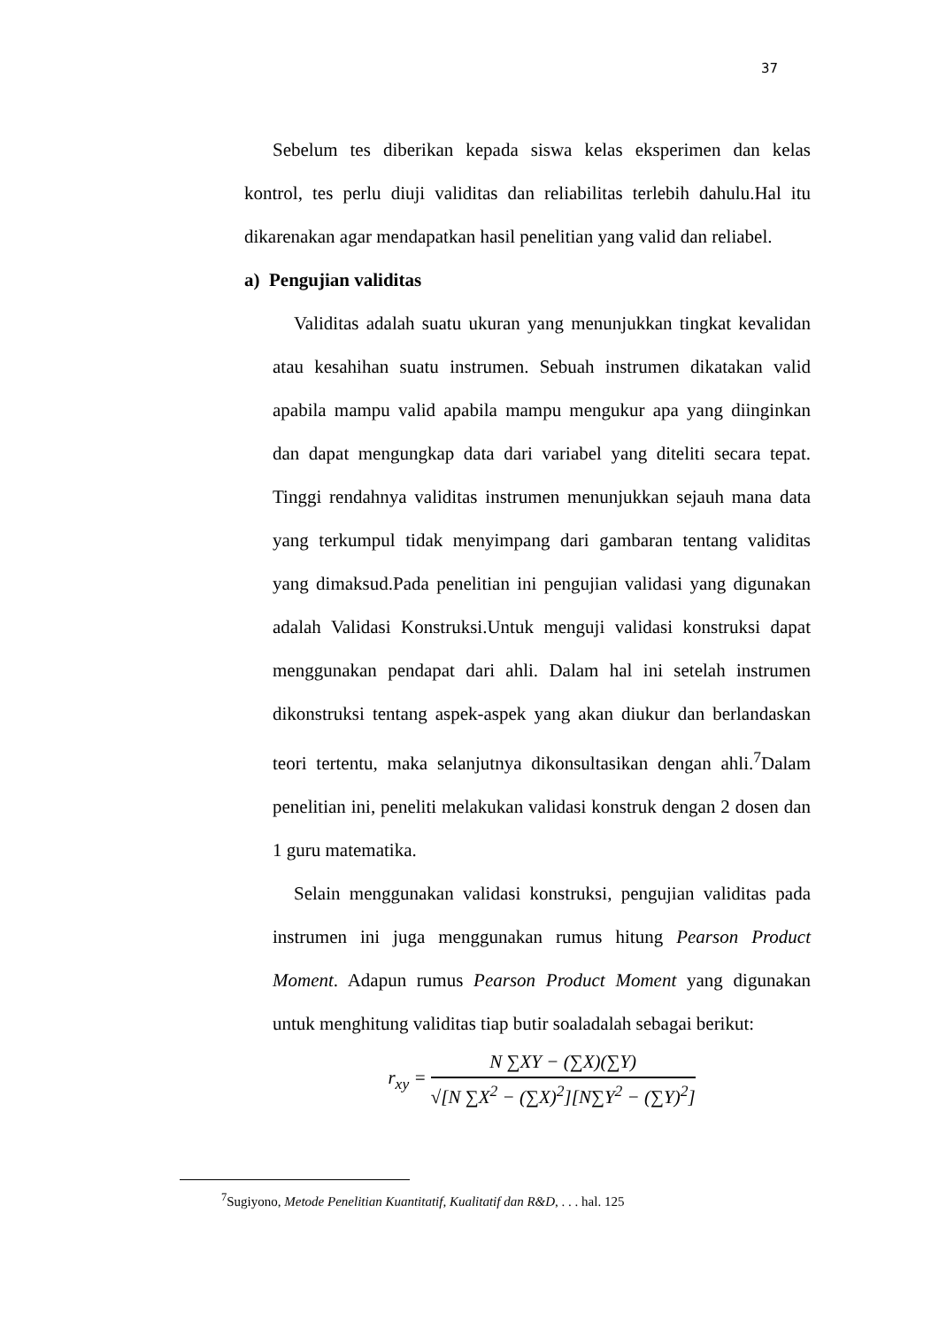37
Sebelum tes diberikan kepada siswa kelas eksperimen dan kelas kontrol, tes perlu diuji validitas dan reliabilitas terlebih dahulu.Hal itu dikarenakan agar mendapatkan hasil penelitian yang valid dan reliabel.
a) Pengujian validitas
Validitas adalah suatu ukuran yang menunjukkan tingkat kevalidan atau kesahihan suatu instrumen. Sebuah instrumen dikatakan valid apabila mampu valid apabila mampu mengukur apa yang diinginkan dan dapat mengungkap data dari variabel yang diteliti secara tepat. Tinggi rendahnya validitas instrumen menunjukkan sejauh mana data yang terkumpul tidak menyimpang dari gambaran tentang validitas yang dimaksud.Pada penelitian ini pengujian validasi yang digunakan adalah Validasi Konstruksi.Untuk menguji validasi konstruksi dapat menggunakan pendapat dari ahli. Dalam hal ini setelah instrumen dikonstruksi tentang aspek-aspek yang akan diukur dan berlandaskan teori tertentu, maka selanjutnya dikonsultasikan dengan ahli.<sup>7</sup>Dalam penelitian ini, peneliti melakukan validasi konstruk dengan 2 dosen dan 1 guru matematika.
Selain menggunakan validasi konstruksi, pengujian validitas pada instrumen ini juga menggunakan rumus hitung Pearson Product Moment. Adapun rumus Pearson Product Moment yang digunakan untuk menghitung validitas tiap butir soaladalah sebagai berikut:
r<sub>xy</sub> =
N ∑XY − (∑X)(∑Y)
√[N ∑X<sup>2</sup> − (∑X)<sup>2</sup>][N∑Y<sup>2</sup> − (∑Y)<sup>2</sup>]
<sup>7</sup> Sugiyono, Metode Penelitian Kuantitatif, Kualitatif dan R&D, . . . hal. 125